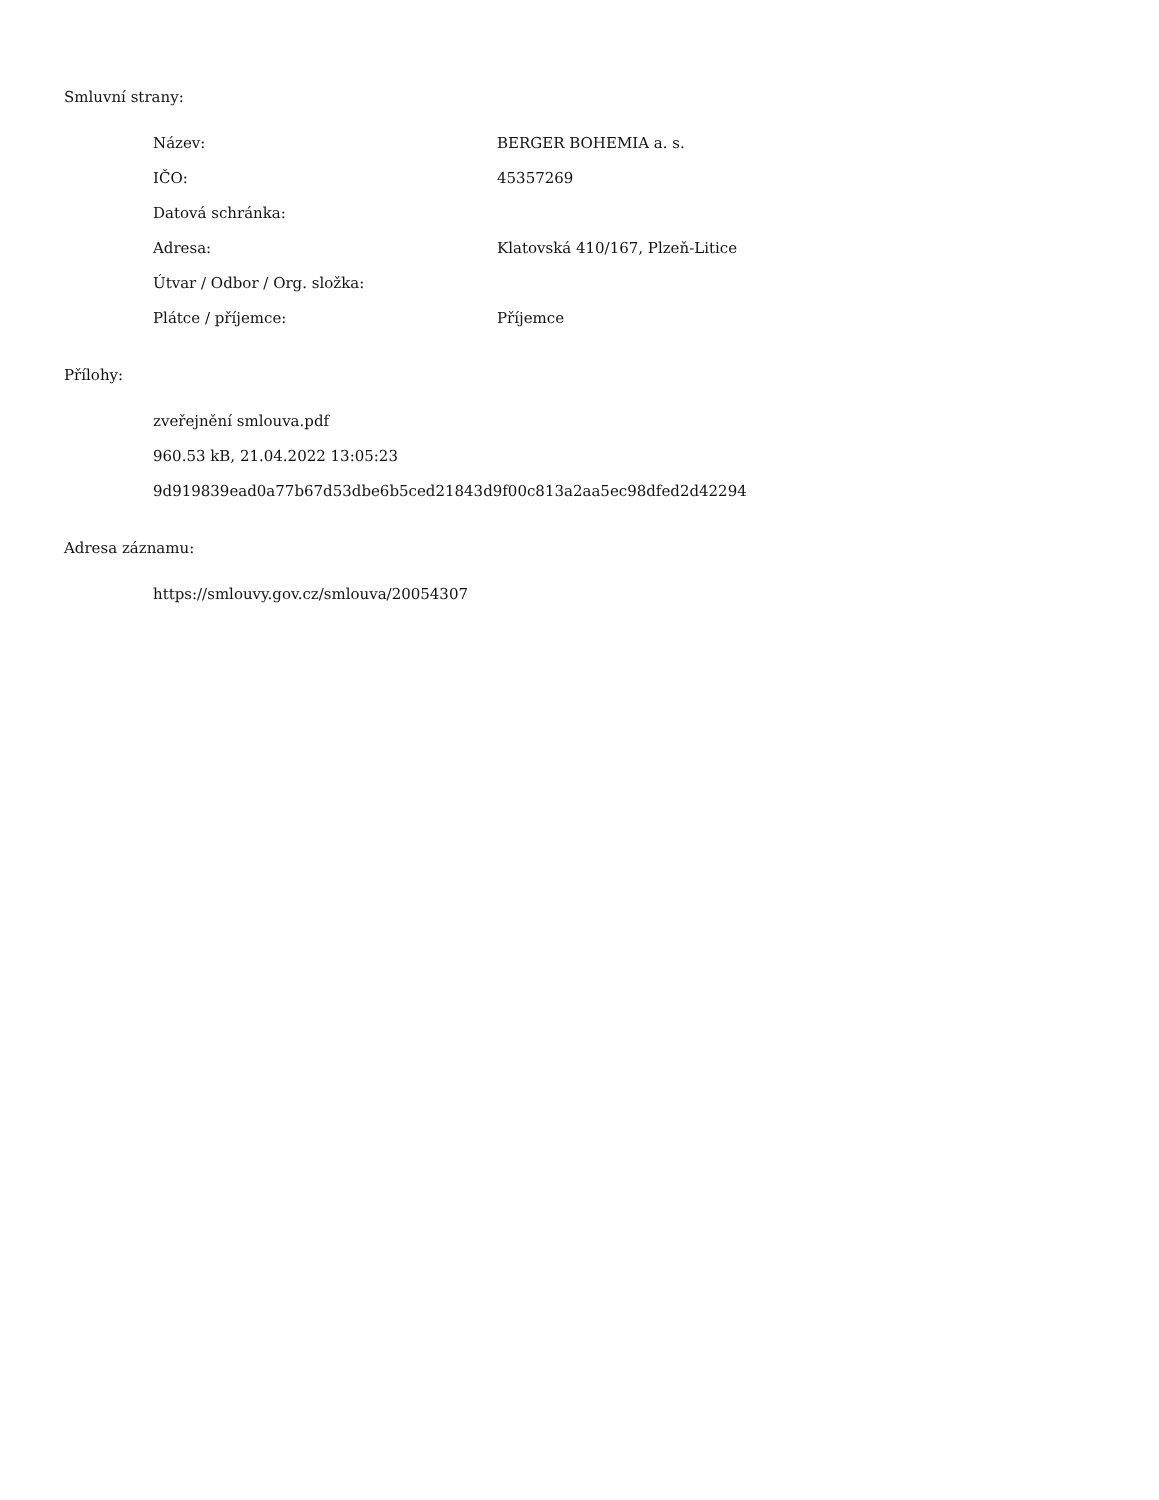Smluvní strany:
| Název: | BERGER BOHEMIA a. s. |
| IČO: | 45357269 |
| Datová schránka: | |
| Adresa: | Klatovská 410/167, Plzeň-Litice |
| Útvar / Odbor / Org. složka: | |
| Plátce / příjemce: | Příjemce |
Přílohy:
zveřejnění smlouva.pdf
960.53 kB, 21.04.2022 13:05:23
9d919839ead0a77b67d53dbe6b5ced21843d9f00c813a2aa5ec98dfed2d42294
Adresa záznamu:
https://smlouvy.gov.cz/smlouva/20054307